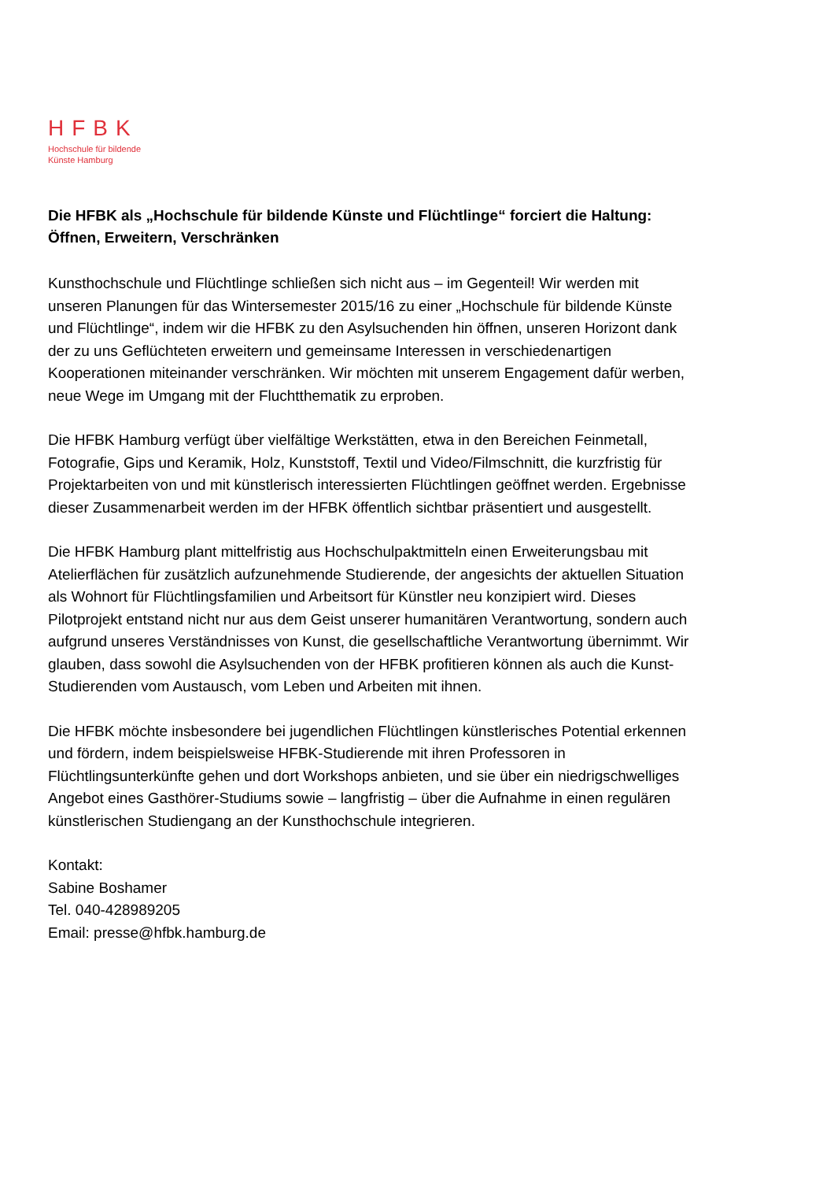HFBK
Hochschule für bildende
Künste Hamburg
Die HFBK als „Hochschule für bildende Künste und Flüchtlinge“ forciert die Haltung: Öffnen, Erweitern, Verschränken
Kunsthochschule und Flüchtlinge schließen sich nicht aus – im Gegenteil! Wir werden mit unseren Planungen für das Wintersemester 2015/16 zu einer „Hochschule für bildende Künste und Flüchtlinge“, indem wir die HFBK zu den Asylsuchenden hin öffnen, unseren Horizont dank der zu uns Geflüchteten erweitern und gemeinsame Interessen in verschiedenartigen Kooperationen miteinander verschränken. Wir möchten mit unserem Engagement dafür werben, neue Wege im Umgang mit der Fluchtthematik zu erproben.
Die HFBK Hamburg verfügt über vielfältige Werkstätten, etwa in den Bereichen Feinmetall, Fotografie, Gips und Keramik, Holz, Kunststoff, Textil und Video/Filmschnitt, die kurzfristig für Projektarbeiten von und mit künstlerisch interessierten Flüchtlingen geöffnet werden. Ergebnisse dieser Zusammenarbeit werden im der HFBK öffentlich sichtbar präsentiert und ausgestellt.
Die HFBK Hamburg plant mittelfristig aus Hochschulpaktmitteln einen Erweiterungsbau mit Atelierflächen für zusätzlich aufzunehmende Studierende, der angesichts der aktuellen Situation als Wohnort für Flüchtlingsfamilien und Arbeitsort für Künstler neu konzipiert wird. Dieses Pilotprojekt entstand nicht nur aus dem Geist unserer humanitären Verantwortung, sondern auch aufgrund unseres Verständnisses von Kunst, die gesellschaftliche Verantwortung übernimmt. Wir glauben, dass sowohl die Asylsuchenden von der HFBK profitieren können als auch die Kunst-Studierenden vom Austausch, vom Leben und Arbeiten mit ihnen.
Die HFBK möchte insbesondere bei jugendlichen Flüchtlingen künstlerisches Potential erkennen und fördern, indem beispielsweise HFBK-Studierende mit ihren Professoren in Flüchtlingsunterkünfte gehen und dort Workshops anbieten, und sie über ein niedrigschwelliges Angebot eines Gasthörer-Studiums sowie – langfristig – über die Aufnahme in einen regulären künstlerischen Studiengang an der Kunsthochschule integrieren.
Kontakt:
Sabine Boshamer
Tel. 040-428989205
Email: presse@hfbk.hamburg.de